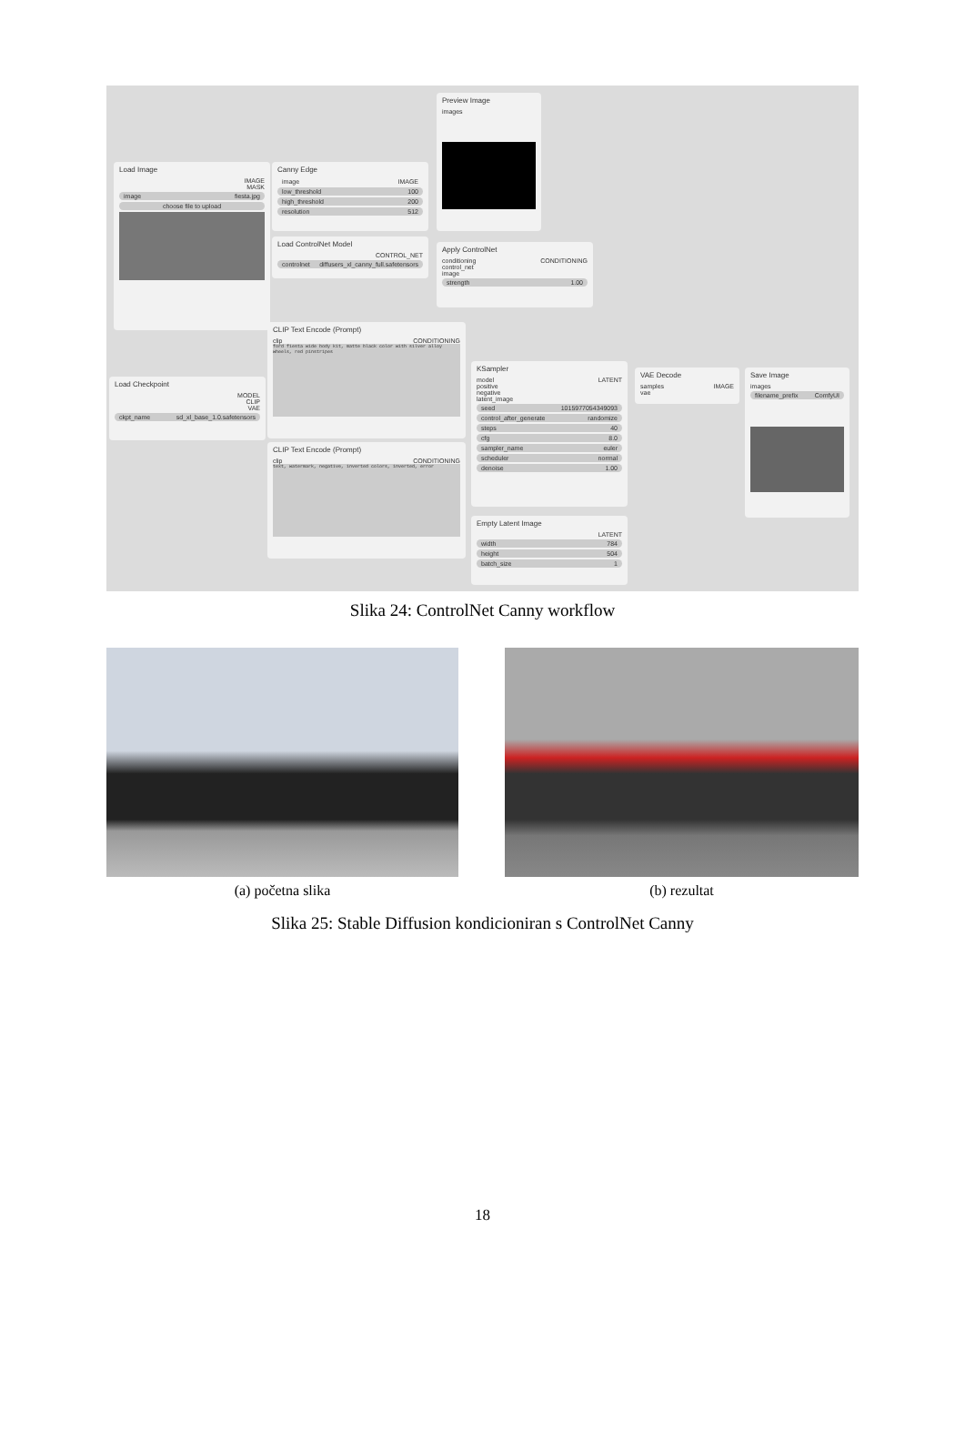Preview Image
images
Load Image
IMAGE
MASK
image fiesta.jpg
choose file to upload
Canny Edge
image IMAGE
low_threshold 100
high_threshold 200
resolution 512
Load ControlNet Model
CONTROL_NET
controlnet diffusers_xl_canny_full.safetensors
Apply ControlNet
conditioning CONDITIONING
control_net
image
strength 1.00
CLIP Text Encode (Prompt)
clip CONDITIONING
ford fiesta wide body kit, matte black color with silver alloy wheels, red pinstripes
Load Checkpoint
MODEL
CLIP
VAE
ckpt_name sd_xl_base_1.0.safetensors
KSampler
model LATENT
positive
negative
latent_image
seed 1015977054349093
control_after_generate randomize
steps 40
cfg 8.0
sampler_name euler
scheduler normal
denoise 1.00
VAE Decode
samples IMAGE
vae
Save Image
images
filename_prefix ComfyUI
CLIP Text Encode (Prompt)
clip CONDITIONING
text, watermark, negative, inverted colors, inverted, error
Empty Latent Image
LATENT
width 784
height 504
batch_size 1
Slika 24: ControlNet Canny workflow
(a) početna slika (b) rezultat
Slika 25: Stable Diffusion kondicioniran s ControlNet Canny
18